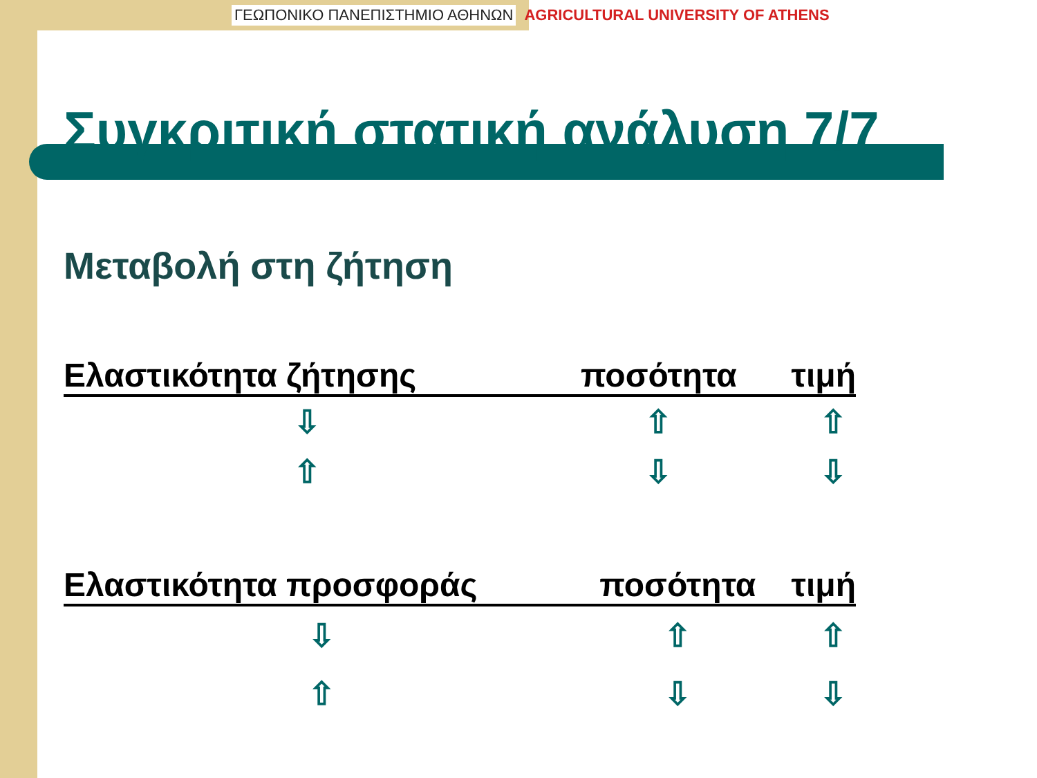ΓΕΩΠΟΝΙΚΟ ΠΑΝΕΠΙΣΤΗΜΙΟ ΑΘΗΝΩΝ AGRICULTURAL UNIVERSITY OF ATHENS
Συγκριτική στατική ανάλυση 7/7
Μεταβολή στη ζήτηση
| Ελαστικότητα ζήτησης | ποσότητα | τιμή |
| --- | --- | --- |
| ⇩ | ⇧ | ⇧ |
| ⇧ | ⇩ | ⇩ |
| Ελαστικότητα προσφοράς | ποσότητα | τιμή |
| --- | --- | --- |
| ⇩ | ⇧ | ⇧ |
| ⇧ | ⇩ | ⇩ |